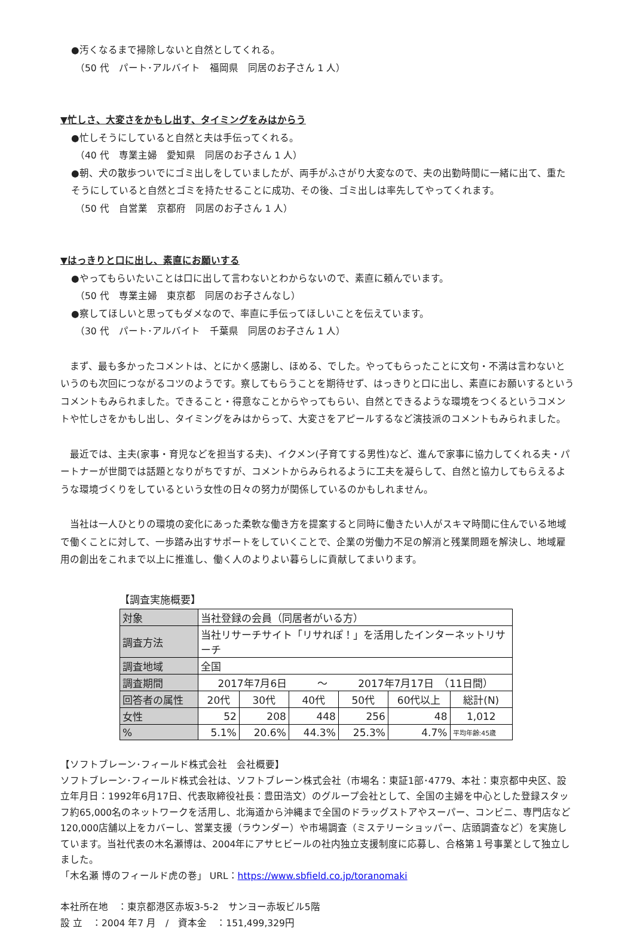●汚くなるまで掃除しないと自然としてくれる。
（50 代　パート･アルバイト　福岡県　同居のお子さん 1 人）
▼忙しさ、大変さをかもし出す、タイミングをみはからう
●忙しそうにしていると自然と夫は手伝ってくれる。
（40 代　専業主婦　愛知県　同居のお子さん 1 人）
●朝、犬の散歩ついでにゴミ出しをしていましたが、両手がふさがり大変なので、夫の出勤時間に一緒に出て、重たそうにしていると自然とゴミを持たせることに成功、その後、ゴミ出しは率先してやってくれます。
（50 代　自営業　京都府　同居のお子さん 1 人）
▼はっきりと口に出し、素直にお願いする
●やってもらいたいことは口に出して言わないとわからないので、素直に頼んでいます。
（50 代　専業主婦　東京都　同居のお子さんなし）
●察してほしいと思ってもダメなので、率直に手伝ってほしいことを伝えています。
（30 代　パート･アルバイト　千葉県　同居のお子さん 1 人）
まず、最も多かったコメントは、とにかく感謝し、ほめる、でした。やってもらったことに文句・不満は言わないというのも次回につながるコツのようです。察してもらうことを期待せず、はっきりと口に出し、素直にお願いするというコメントもみられました。できること・得意なことからやってもらい、自然とできるような環境をつくるというコメントや忙しさをかもし出し、タイミングをみはからって、大変さをアピールするなど演技派のコメントもみられました。
最近では、主夫(家事・育児などを担当する夫)、イクメン(子育てする男性)など、進んで家事に協力してくれる夫・パートナーが世間では話題となりがちですが、コメントからみられるように工夫を凝らして、自然と協力してもらえるような環境づくりをしているという女性の日々の努力が関係しているのかもしれません。
当社は一人ひとりの環境の変化にあった柔軟な働き方を提案すると同時に働きたい人がスキマ時間に住んでいる地域で働くことに対して、一歩踏み出すサポートをしていくことで、企業の労働力不足の解消と残業問題を解決し、地域雇用の創出をこれまで以上に推進し、働く人のよりよい暮らしに貢献してまいります。
【調査実施概要】
| 対象 | 当社登録の会員（同居者がいる方） | | | | | |
| 調査方法 | 当社リサーチサイト「リサれぽ！」を活用したインターネットリサーチ | | | | | |
| 調査地域 | 全国 | | | | | |
| 調査期間 | 2017年7月6日 ～ 2017年7月17日 （11日間） | | | | | |
| 回答者の属性 | 20代 | 30代 | 40代 | 50代 | 60代以上 | 総計(N) |
| 女性 | 52 | 208 | 448 | 256 | 48 | 1,012 |
| % | 5.1% | 20.6% | 44.3% | 25.3% | 4.7% | 平均年齢:45歳 |
【ソフトブレーン･フィールド株式会社　会社概要】
ソフトブレーン･フィールド株式会社は、ソフトブレーン株式会社（市場名：東証1部･4779、本社：東京都中央区、設立年月日：1992年6月17日、代表取締役社長：豊田浩文）のグループ会社として、全国の主婦を中心とした登録スタッフ約65,000名のネットワークを活用し、北海道から沖縄まで全国のドラッグストアやスーパー、コンビニ、専門店など120,000店舗以上をカバーし、営業支援（ラウンダー）や市場調査（ミステリーショッパー、店頭調査など）を実施しています。当社代表の木名瀬博は、2004年にアサヒビールの社内独立支援制度に応募し、合格第１号事業として独立しました。
「木名瀬 博のフィールド虎の巻」 URL：https://www.sbfield.co.jp/toranomaki
本社所在地　：東京都港区赤坂3-5-2　サンヨー赤坂ビル5階
設 立　：2004 年7 月　/　資本金　：151,499,329円